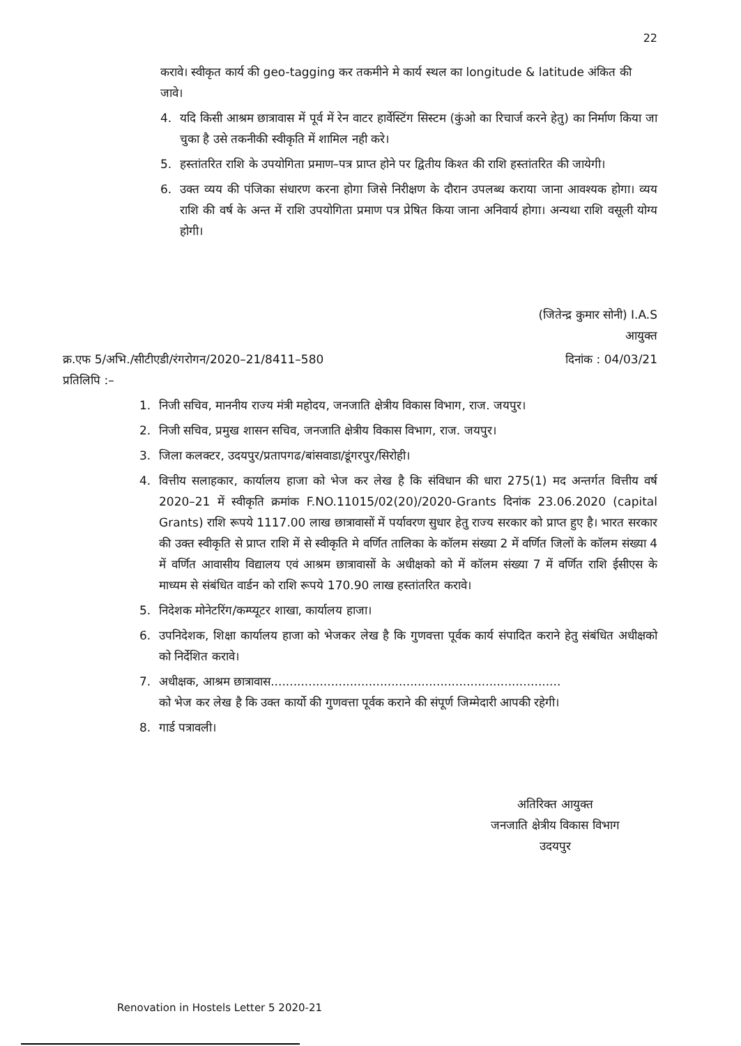22
करावे। स्वीकृत कार्य की geo-tagging कर तकमीने मे कार्य स्थल का longitude & latitude अंकित की जावे।
4. यदि किसी आश्रम छात्रावास में पूर्व में रेन वाटर हार्वेस्टिंग सिस्टम (कुंओ का रिचार्ज करने हेतु) का निर्माण किया जा चुका है उसे तकनीकी स्वीकृति में शामिल नही करे।
5. हस्तांतरित राशि के उपयोगिता प्रमाण–पत्र प्राप्त होने पर द्वितीय किश्त की राशि हस्तांतरित की जायेगी।
6. उक्त व्यय की पंजिका संधारण करना होगा जिसे निरीक्षण के दौरान उपलब्ध कराया जाना आवश्यक होगा। व्यय राशि की वर्ष के अन्त में राशि उपयोगिता प्रमाण पत्र प्रेषित किया जाना अनिवार्य होगा। अन्यथा राशि वसूली योग्य होगी।
(जितेन्द्र कुमार सोनी) I.A.S
आयुक्त
क्र.एफ 5/अभि./सीटीएडी/रंगरोगन/2020–21/8411–580 दिनांक : 04/03/21
प्रतिलिपि :–
1. निजी सचिव, माननीय राज्य मंत्री महोदय, जनजाति क्षेत्रीय विकास विभाग, राज. जयपुर।
2. निजी सचिव, प्रमुख शासन सचिव, जनजाति क्षेत्रीय विकास विभाग, राज. जयपुर।
3. जिला कलक्टर, उदयपुर/प्रतापगढ/बांसवाडा/डूंगरपुर/सिरोही।
4. वित्तीय सलाहकार, कार्यालय हाजा को भेज कर लेख है कि संविधान की धारा 275(1) मद अन्तर्गत वित्तीय वर्ष 2020–21 में स्वीकृति क्रमांक F.NO.11015/02(20)/2020-Grants दिनांक 23.06.2020 (capital Grants) राशि रूपये 1117.00 लाख छात्रावासों में पर्यावरण सुधार हेतु राज्य सरकार को प्राप्त हुए है। भारत सरकार की उक्त स्वीकृति से प्राप्त राशि में से स्वीकृति मे वर्णित तालिका के कॉलम संख्या 2 में वर्णित जिलों के कॉलम संख्या 4 में वर्णित आवासीय विद्यालय एवं आश्रम छात्रावासों के अधीक्षको को में कॉलम संख्या 7 में वर्णित राशि ईसीएस के माध्यम से संबंधित वार्डन को राशि रूपये 170.90 लाख हस्तांतरित करावे।
5. निदेशक मोनेटरिंग/कम्प्यूटर शाखा, कार्यालय हाजा।
6. उपनिदेशक, शिक्षा कार्यालय हाजा को भेजकर लेख है कि गुणवत्ता पूर्वक कार्य संपादित कराने हेतु संबंधित अधीक्षको को निर्देशित करावे।
7. अधीक्षक, आश्रम छात्रावास.............................................................................
को भेज कर लेख है कि उक्त कार्यो की गुणवत्ता पूर्वक कराने की संपूर्ण जिम्मेदारी आपकी रहेगी।
8. गार्ड पत्रावली।
अतिरिक्त आयुक्त
जनजाति क्षेत्रीय विकास विभाग
उदयपुर
Renovation in Hostels Letter 5 2020-21